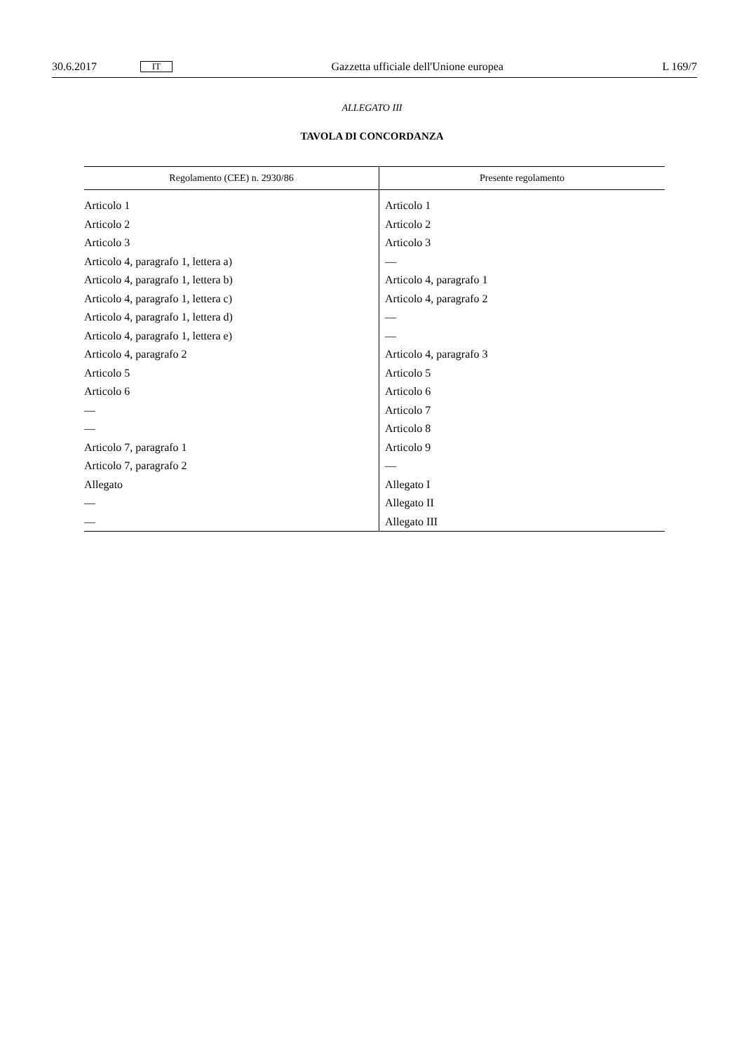30.6.2017 IT Gazzetta ufficiale dell'Unione europea L 169/7
ALLEGATO III
TAVOLA DI CONCORDANZA
| Regolamento (CEE) n. 2930/86 | Presente regolamento |
| --- | --- |
| Articolo 1 | Articolo 1 |
| Articolo 2 | Articolo 2 |
| Articolo 3 | Articolo 3 |
| Articolo 4, paragrafo 1, lettera a) | — |
| Articolo 4, paragrafo 1, lettera b) | Articolo 4, paragrafo 1 |
| Articolo 4, paragrafo 1, lettera c) | Articolo 4, paragrafo 2 |
| Articolo 4, paragrafo 1, lettera d) | — |
| Articolo 4, paragrafo 1, lettera e) | — |
| Articolo 4, paragrafo 2 | Articolo 4, paragrafo 3 |
| Articolo 5 | Articolo 5 |
| Articolo 6 | Articolo 6 |
| — | Articolo 7 |
| — | Articolo 8 |
| Articolo 7, paragrafo 1 | Articolo 9 |
| Articolo 7, paragrafo 2 | — |
| Allegato | Allegato I |
| — | Allegato II |
| — | Allegato III |